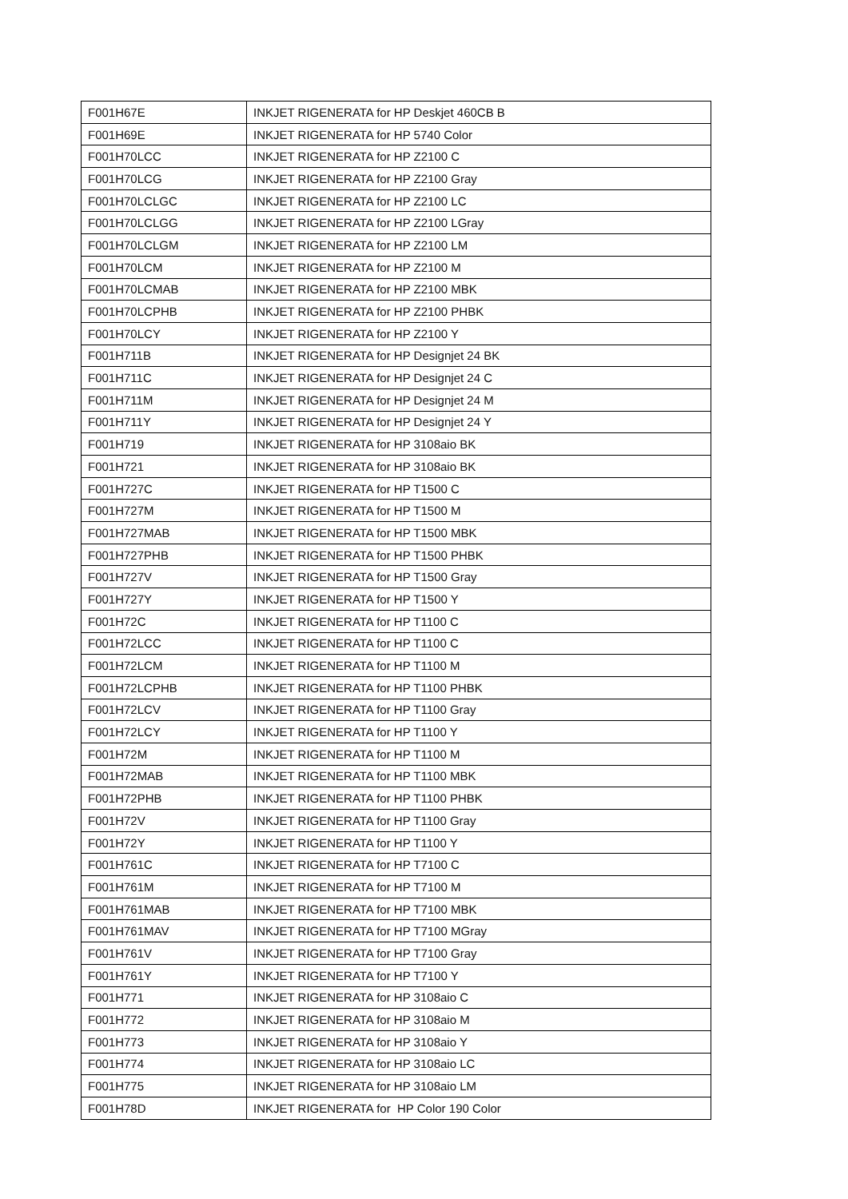| F001H67E | INKJET RIGENERATA for HP Deskjet 460CB B |
| F001H69E | INKJET RIGENERATA for HP 5740 Color |
| F001H70LCC | INKJET RIGENERATA for HP Z2100 C |
| F001H70LCG | INKJET RIGENERATA for HP Z2100 Gray |
| F001H70LCLGC | INKJET RIGENERATA for HP Z2100 LC |
| F001H70LCLGG | INKJET RIGENERATA for HP Z2100 LGray |
| F001H70LCLGM | INKJET RIGENERATA for HP Z2100 LM |
| F001H70LCM | INKJET RIGENERATA for HP Z2100 M |
| F001H70LCMAB | INKJET RIGENERATA for HP Z2100 MBK |
| F001H70LCPHB | INKJET RIGENERATA for HP Z2100 PHBK |
| F001H70LCY | INKJET RIGENERATA for HP Z2100 Y |
| F001H711B | INKJET RIGENERATA for HP Designjet 24 BK |
| F001H711C | INKJET RIGENERATA for HP Designjet 24 C |
| F001H711M | INKJET RIGENERATA for HP Designjet 24 M |
| F001H711Y | INKJET RIGENERATA for HP Designjet 24 Y |
| F001H719 | INKJET RIGENERATA for HP 3108aio BK |
| F001H721 | INKJET RIGENERATA for HP 3108aio BK |
| F001H727C | INKJET RIGENERATA for HP T1500 C |
| F001H727M | INKJET RIGENERATA for HP T1500 M |
| F001H727MAB | INKJET RIGENERATA for HP T1500 MBK |
| F001H727PHB | INKJET RIGENERATA for HP T1500 PHBK |
| F001H727V | INKJET RIGENERATA for HP T1500 Gray |
| F001H727Y | INKJET RIGENERATA for HP T1500 Y |
| F001H72C | INKJET RIGENERATA for HP T1100 C |
| F001H72LCC | INKJET RIGENERATA for HP T1100 C |
| F001H72LCM | INKJET RIGENERATA for HP T1100 M |
| F001H72LCPHB | INKJET RIGENERATA for HP T1100 PHBK |
| F001H72LCV | INKJET RIGENERATA for HP T1100 Gray |
| F001H72LCY | INKJET RIGENERATA for HP T1100 Y |
| F001H72M | INKJET RIGENERATA for HP T1100 M |
| F001H72MAB | INKJET RIGENERATA for HP T1100 MBK |
| F001H72PHB | INKJET RIGENERATA for HP T1100 PHBK |
| F001H72V | INKJET RIGENERATA for HP T1100 Gray |
| F001H72Y | INKJET RIGENERATA for HP T1100 Y |
| F001H761C | INKJET RIGENERATA for HP T7100 C |
| F001H761M | INKJET RIGENERATA for HP T7100 M |
| F001H761MAB | INKJET RIGENERATA for HP T7100 MBK |
| F001H761MAV | INKJET RIGENERATA for HP T7100 MGray |
| F001H761V | INKJET RIGENERATA for HP T7100 Gray |
| F001H761Y | INKJET RIGENERATA for HP T7100 Y |
| F001H771 | INKJET RIGENERATA for HP 3108aio C |
| F001H772 | INKJET RIGENERATA for HP 3108aio M |
| F001H773 | INKJET RIGENERATA for HP 3108aio Y |
| F001H774 | INKJET RIGENERATA for HP 3108aio LC |
| F001H775 | INKJET RIGENERATA for HP 3108aio LM |
| F001H78D | INKJET RIGENERATA for HP Color 190 Color |